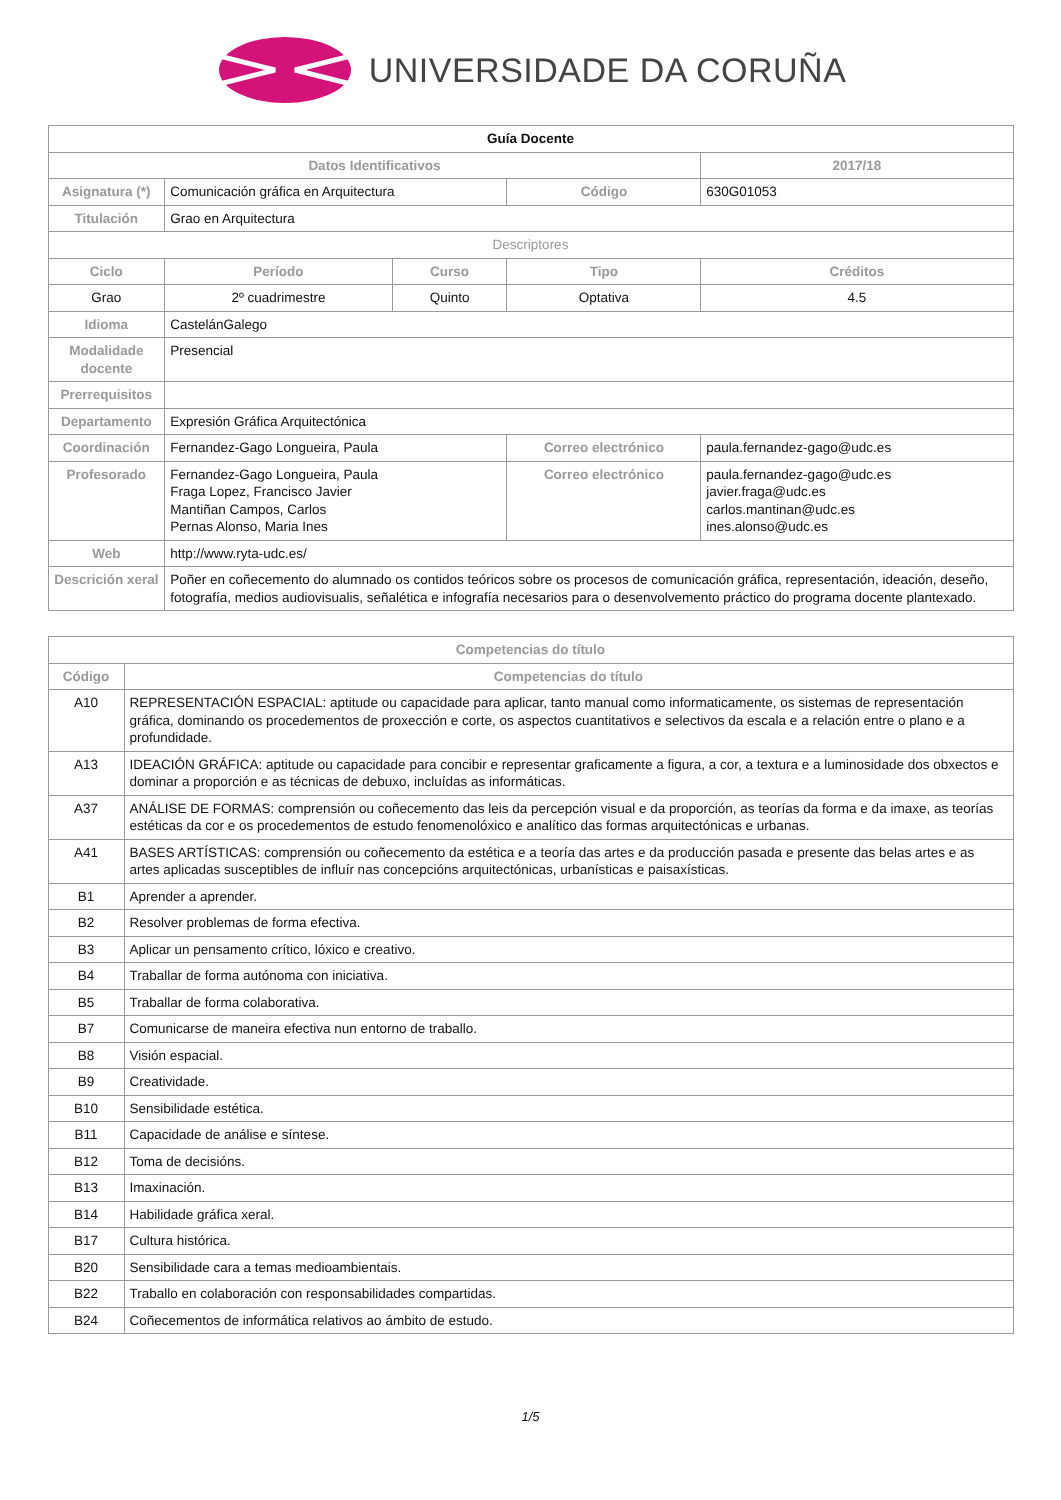UNIVERSIDADE DA CORUÑA
| Guía Docente | | | | | |
| --- | --- | --- | --- | --- | --- |
| Datos Identificativos | | | | 2017/18 | |
| Asignatura (*) | Comunicación gráfica en Arquitectura | | Código | 630G01053 | |
| Titulación | Grao en Arquitectura | | | | |
| Descriptores | | | | | |
| Ciclo | Período | Curso | Tipo | | Créditos |
| Grao | 2º cuadrimestre | Quinto | Optativa | | 4.5 |
| Idioma | CastelánGalego | | | | |
| Modalidade docente | Presencial | | | | |
| Prerrequisitos | | | | | |
| Departamento | Expresión Gráfica Arquitectónica | | | | |
| Coordinación | Fernandez-Gago Longueira, Paula | | Correo electrónico | paula.fernandez-gago@udc.es | |
| Profesorado | Fernandez-Gago Longueira, Paula Fraga Lopez, Francisco Javier Mantiñan Campos, Carlos Pernas Alonso, Maria Ines | | Correo electrónico | paula.fernandez-gago@udc.es javier.fraga@udc.es carlos.mantinan@udc.es ines.alonso@udc.es | |
| Web | http://www.ryta-udc.es/ | | | | |
| Descrición xeral | Poñer en coñecemento do alumnado os contidos teóricos sobre os procesos de comunicación gráfica, representación, ideación, deseño, fotografía, medios audiovisualis, señalética e infografía necesarios para o desenvolvemento práctico do programa docente plantexado. | | | | |
| Competencias do título | |
| --- | --- |
| Código | Competencias do título |
| A10 | REPRESENTACIÓN ESPACIAL: aptitude ou capacidade para aplicar, tanto manual como informaticamente, os sistemas de representación gráfica, dominando os procedementos de proxección e corte, os aspectos cuantitativos e selectivos da escala e a relación entre o plano e a profundidade. |
| A13 | IDEACIÓN GRÁFICA: aptitude ou capacidade para concibir e representar graficamente a figura, a cor, a textura e a luminosidade dos obxectos e dominar a proporción e as técnicas de debuxo, incluídas as informáticas. |
| A37 | ANÁLISE DE FORMAS: comprensión ou coñecemento das leis da percepción visual e da proporción, as teorías da forma e da imaxe, as teorías estéticas da cor e os procedementos de estudo fenomenolóxico e analítico das formas arquitectónicas e urbanas. |
| A41 | BASES ARTÍSTICAS: comprensión ou coñecemento da estética e a teoría das artes e da producción pasada e presente das belas artes e as artes aplicadas susceptibles de influír nas concepcións arquitectónicas, urbanísticas e paisaxísticas. |
| B1 | Aprender a aprender. |
| B2 | Resolver problemas de forma efectiva. |
| B3 | Aplicar un pensamento crítico, lóxico e creativo. |
| B4 | Traballar de forma autónoma con iniciativa. |
| B5 | Traballar de forma colaborativa. |
| B7 | Comunicarse de maneira efectiva nun entorno de traballo. |
| B8 | Visión espacial. |
| B9 | Creatividade. |
| B10 | Sensibilidade estética. |
| B11 | Capacidade de análise e síntese. |
| B12 | Toma de decisións. |
| B13 | Imaxinación. |
| B14 | Habilidade gráfica xeral. |
| B17 | Cultura histórica. |
| B20 | Sensibilidade cara a temas medioambientais. |
| B22 | Traballo en colaboración con responsabilidades compartidas. |
| B24 | Coñecementos de informática relativos ao ámbito de estudo. |
1/5